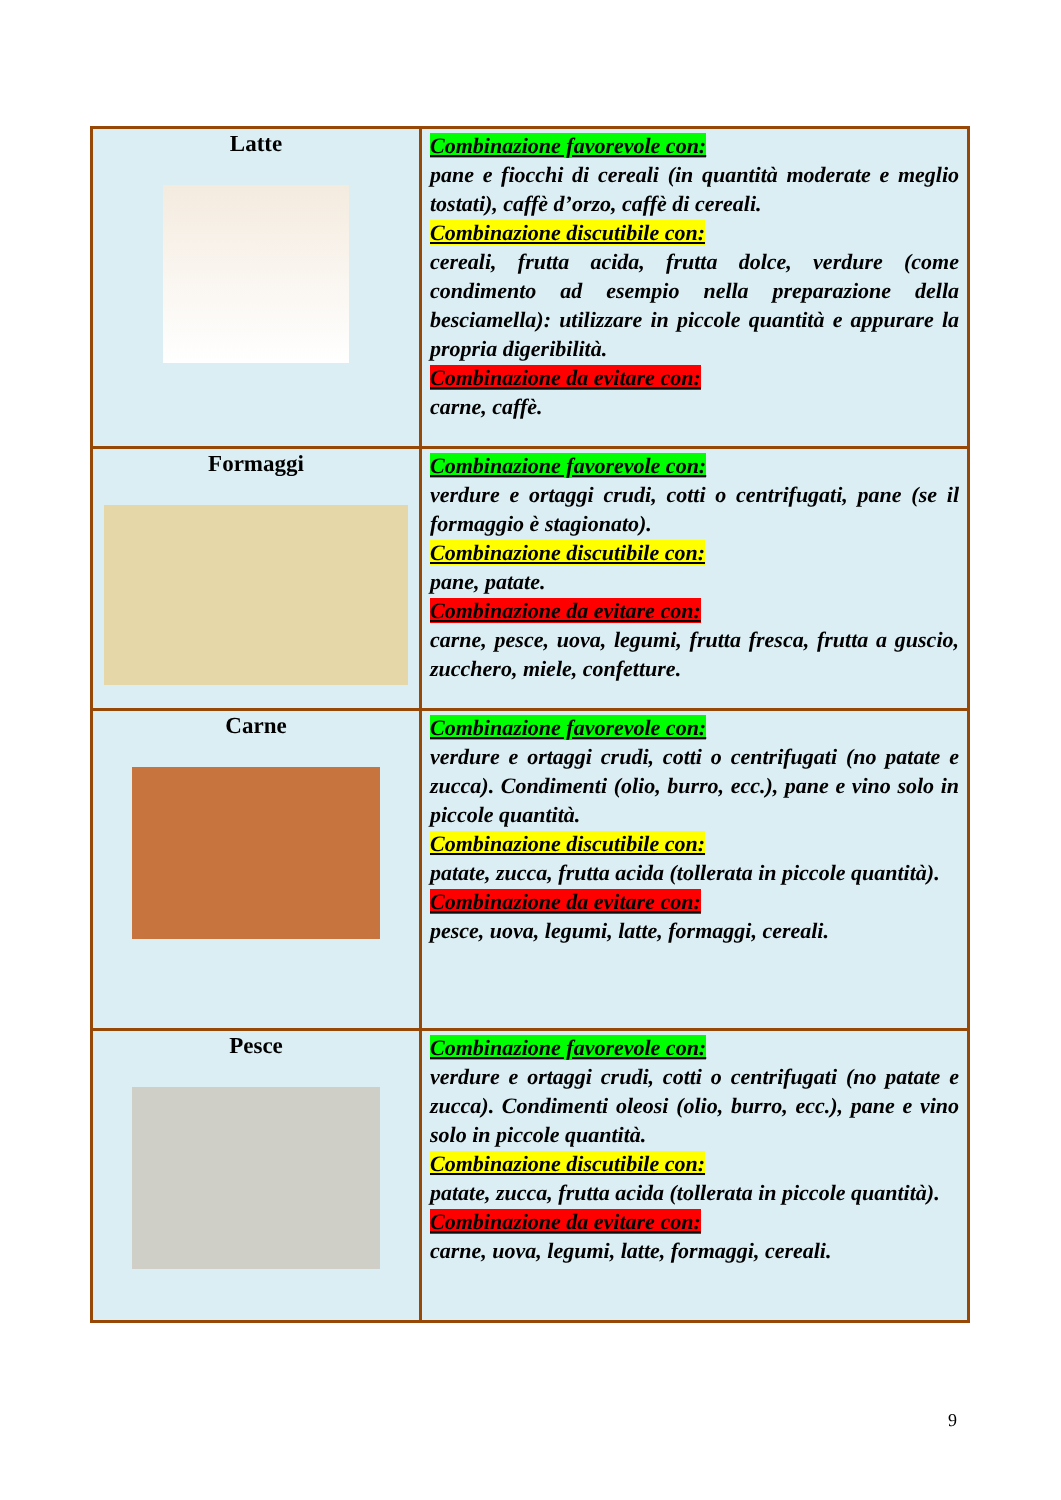| Latte | Combinazione favorevole con: pane e fiocchi di cereali (in quantità moderate e meglio tostati), caffè d’orzo, caffè di cereali. Combinazione discutibile con: cereali, frutta acida, frutta dolce, verdure (come condimento ad esempio nella preparazione della besciamella): utilizzare in piccole quantità e appurare la propria digeribilità. Combinazione da evitare con: carne, caffè. |
| Formaggi | Combinazione favorevole con: verdure e ortaggi crudi, cotti o centrifugati, pane (se il formaggio è stagionato). Combinazione discutibile con: pane, patate. Combinazione da evitare con: carne, pesce, uova, legumi, frutta fresca, frutta a guscio, zucchero, miele, confetture. |
| Carne | Combinazione favorevole con: verdure e ortaggi crudi, cotti o centrifugati (no patate e zucca). Condimenti (olio, burro, ecc.), pane e vino solo in piccole quantità. Combinazione discutibile con: patate, zucca, frutta acida (tollerata in piccole quantità). Combinazione da evitare con: pesce, uova, legumi, latte, formaggi, cereali. |
| Pesce | Combinazione favorevole con: verdure e ortaggi crudi, cotti o centrifugati (no patate e zucca). Condimenti oleosi (olio, burro, ecc.), pane e vino solo in piccole quantità. Combinazione discutibile con: patate, zucca, frutta acida (tollerata in piccole quantità). Combinazione da evitare con: carne, uova, legumi, latte, formaggi, cereali. |
9